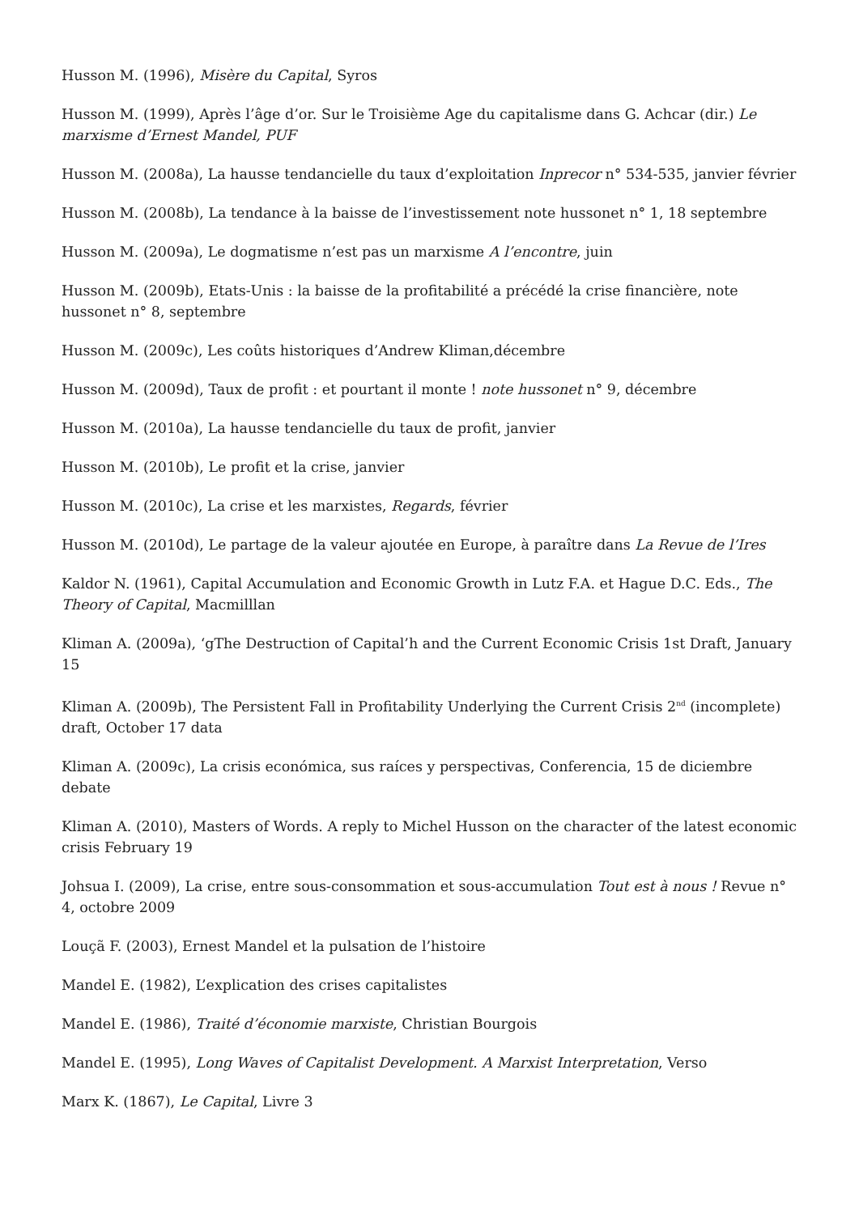Husson M. (1996), Misère du Capital, Syros
Husson M. (1999), Après l’âge d’or. Sur le Troisième Age du capitalisme dans G. Achcar (dir.) Le marxisme d’Ernest Mandel, PUF
Husson M. (2008a), La hausse tendancielle du taux d’exploitation Inprecor n° 534-535, janvier février
Husson M. (2008b), La tendance à la baisse de l’investissement note hussonet n° 1, 18 septembre
Husson M. (2009a), Le dogmatisme n’est pas un marxisme A l’encontre, juin
Husson M. (2009b), Etats-Unis : la baisse de la profitabilité a précédé la crise financière, note hussonet n° 8, septembre
Husson M. (2009c), Les coûts historiques d’Andrew Kliman,décembre
Husson M. (2009d), Taux de profit : et pourtant il monte ! note hussonet n° 9, décembre
Husson M. (2010a), La hausse tendancielle du taux de profit, janvier
Husson M. (2010b), Le profit et la crise, janvier
Husson M. (2010c), La crise et les marxistes, Regards, février
Husson M. (2010d), Le partage de la valeur ajoutée en Europe, à paraître dans La Revue de l’Ires
Kaldor N. (1961), Capital Accumulation and Economic Growth in Lutz F.A. et Hague D.C. Eds., The Theory of Capital, Macmilllan
Kliman A. (2009a), ‘gThe Destruction of Capital’h and the Current Economic Crisis 1st Draft, January 15
Kliman A. (2009b), The Persistent Fall in Profitability Underlying the Current Crisis 2<sup>nd</sup> (incomplete) draft, October 17 data
Kliman A. (2009c), La crisis económica, sus raíces y perspectivas, Conferencia, 15 de diciembre debate
Kliman A. (2010), Masters of Words. A reply to Michel Husson on the character of the latest economic crisis February 19
Johsua I. (2009), La crise, entre sous-consommation et sous-accumulation Tout est à nous ! Revue n° 4, octobre 2009
Louçã F. (2003), Ernest Mandel et la pulsation de l’histoire
Mandel E. (1982), L’explication des crises capitalistes
Mandel E. (1986), Traité d’économie marxiste, Christian Bourgois
Mandel E. (1995), Long Waves of Capitalist Development. A Marxist Interpretation, Verso
Marx K. (1867), Le Capital, Livre 3